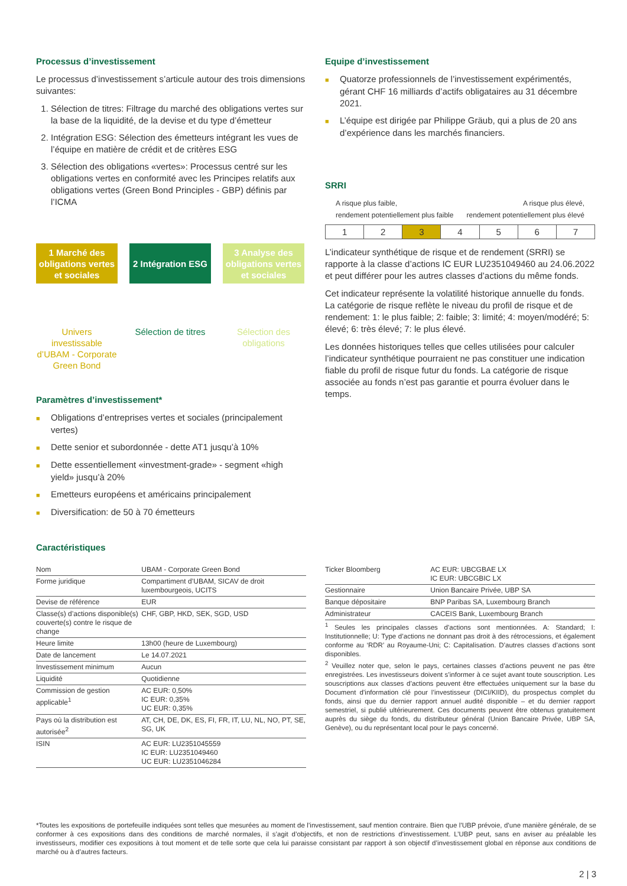Processus d’investissement
Le processus d’investissement s’articule autour des trois dimensions suivantes:
1. Sélection de titres: Filtrage du marché des obligations vertes sur la base de la liquidité, de la devise et du type d’émetteur
2. Intégration ESG: Sélection des émetteurs intégrant les vues de l’équipe en matière de crédit et de critères ESG
3. Sélection des obligations «vertes»: Processus centré sur les obligations vertes en conformité avec les Principes relatifs aux obligations vertes (Green Bond Principles - GBP) définis par l’ICMA
1 Marché des obligations vertes et sociales
Univers investissable d’UBAM - Corporate Green Bond
2 Intégration ESG
Sélection de titres
3 Analyse des obligations vertes et sociales
Sélection des obligations
Paramètres d’investissement*
■ Obligations d’entreprises vertes et sociales (principalement vertes)
■ Dette senior et subordonnée - dette AT1 jusqu’à 10%
■ Dette essentiellement «investment-grade» - segment «high yield» jusqu’à 20%
■ Emetteurs européens et américains principalement
■ Diversification: de 50 à 70 émetteurs
Equipe d’investissement
■ Quatorze professionnels de l’investissement expérimentés, gérant CHF 16 milliards d’actifs obligataires au 31 décembre 2021.
■ L’équipe est dirigée par Philippe Gräub, qui a plus de 20 ans d’expérience dans les marchés financiers.
SRRI
A risque plus faible,
rendement potentiellement plus faible A risque plus élevé,
rendement potentiellement plus élevé
| 1 | 2 | 3 | 4 | 5 | 6 | 7 |
L’indicateur synthétique de risque et de rendement (SRRI) se rapporte à la classe d’actions IC EUR LU2351049460 au 24.06.2022 et peut différer pour les autres classes d’actions du même fonds.
Cet indicateur représente la volatilité historique annuelle du fonds. La catégorie de risque reflète le niveau du profil de risque et de rendement: 1: le plus faible; 2: faible; 3: limité; 4: moyen/modéré; 5: élevé; 6: très élevé; 7: le plus élevé.
Les données historiques telles que celles utilisées pour calculer l’indicateur synthétique pourraient ne pas constituer une indication fiable du profil de risque futur du fonds. La catégorie de risque associée au fonds n’est pas garantie et pourra évoluer dans le temps.
Caractéristiques
| Nom | UBAM - Corporate Green Bond |
| Forme juridique | Compartiment d’UBAM, SICAV de droit luxembourgeois, UCITS |
| Devise de référence | EUR |
| Classe(s) d’actions disponible(s) couverte(s) contre le risque de change | CHF, GBP, HKD, SEK, SGD, USD |
| Heure limite | 13h00 (heure de Luxembourg) |
| Date de lancement | Le 14.07.2021 |
| Investissement minimum | Aucun |
| Liquidité | Quotidienne |
| Commission de gestion applicable<sup>1</sup> | AC EUR: 0,50% IC EUR: 0,35% UC EUR: 0,35% |
| Pays où la distribution est autorisée<sup>2</sup> | AT, CH, DE, DK, ES, FI, FR, IT, LU, NL, NO, PT, SE, SG, UK |
| ISIN | AC EUR: LU2351045559 IC EUR: LU2351049460 UC EUR: LU2351046284 |
| Ticker Bloomberg | AC EUR: UBCGBAE LX IC EUR: UBCGBIC LX |
| Gestionnaire | Union Bancaire Privée, UBP SA |
| Banque dépositaire | BNP Paribas SA, Luxembourg Branch |
| Administrateur | CACEIS Bank, Luxembourg Branch |
<sup>1</sup> Seules les principales classes d’actions sont mentionnées. A: Standard; I: Institutionnelle; U: Type d’actions ne donnant pas droit à des rétrocessions, et également conforme au ‘RDR’ au Royaume-Uni; C: Capitalisation. D’autres classes d’actions sont disponibles.
<sup>2</sup> Veuillez noter que, selon le pays, certaines classes d’actions peuvent ne pas être enregistrées. Les investisseurs doivent s’informer à ce sujet avant toute souscription. Les souscriptions aux classes d’actions peuvent être effectuées uniquement sur la base du Document d’information clé pour l’investisseur (DICI/KIID), du prospectus complet du fonds, ainsi que du dernier rapport annuel audité disponible – et du dernier rapport semestriel, si publié ultérieurement. Ces documents peuvent être obtenus gratuitement auprès du siège du fonds, du distributeur général (Union Bancaire Privée, UBP SA, Genève), ou du représentant local pour le pays concerné.
*Toutes les expositions de portefeuille indiquées sont telles que mesurées au moment de l’investissement, sauf mention contraire. Bien que l’UBP prévoie, d’une manière générale, de se conformer à ces expositions dans des conditions de marché normales, il s’agit d’objectifs, et non de restrictions d’investissement. L’UBP peut, sans en aviser au préalable les investisseurs, modifier ces expositions à tout moment et de telle sorte que cela lui paraisse consistant par rapport à son objectif d’investissement global en réponse aux conditions de marché ou à d’autres facteurs.
2 | 3